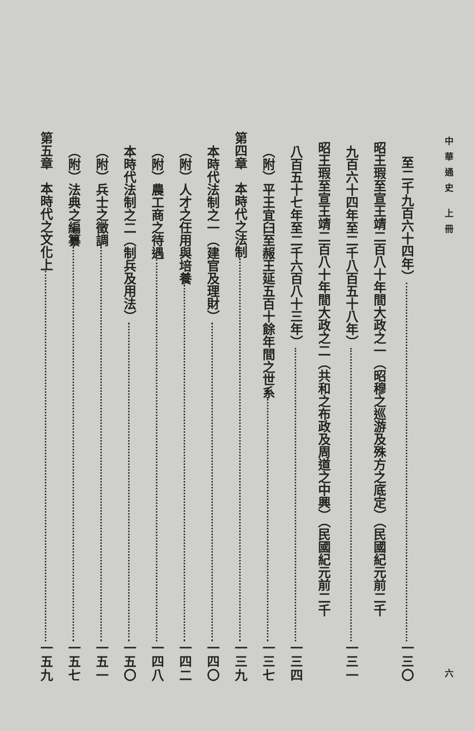中華通史 上冊 六
至二千九百六十四年） 一三〇
昭王瑕至宣王靖二百八十年間大政之一（昭穆之巡游及殊方之底定）（民國紀元前二千
九百六十四年至二千八百五十八年） 一三一
昭王瑕至宣王靖二百八十年間大政之二（共和之布政及周道之中興）（民國紀元前二千
八百五十七年至二千六百八十三年） 一三四
（附）平王宜臼至赧王延五百十餘年間之世系 一三七
第四章　本時代之法制 一三九
本時代法制之一（建官及理財） 一四〇
（附）人才之任用與培養 一四二
（附）農工商之待遇 一四八
本時代法制之二（制兵及用法） 一五〇
（附）兵士之徵調 一五一
（附）法典之編纂 一五七
第五章　本時代之文化上 一五九